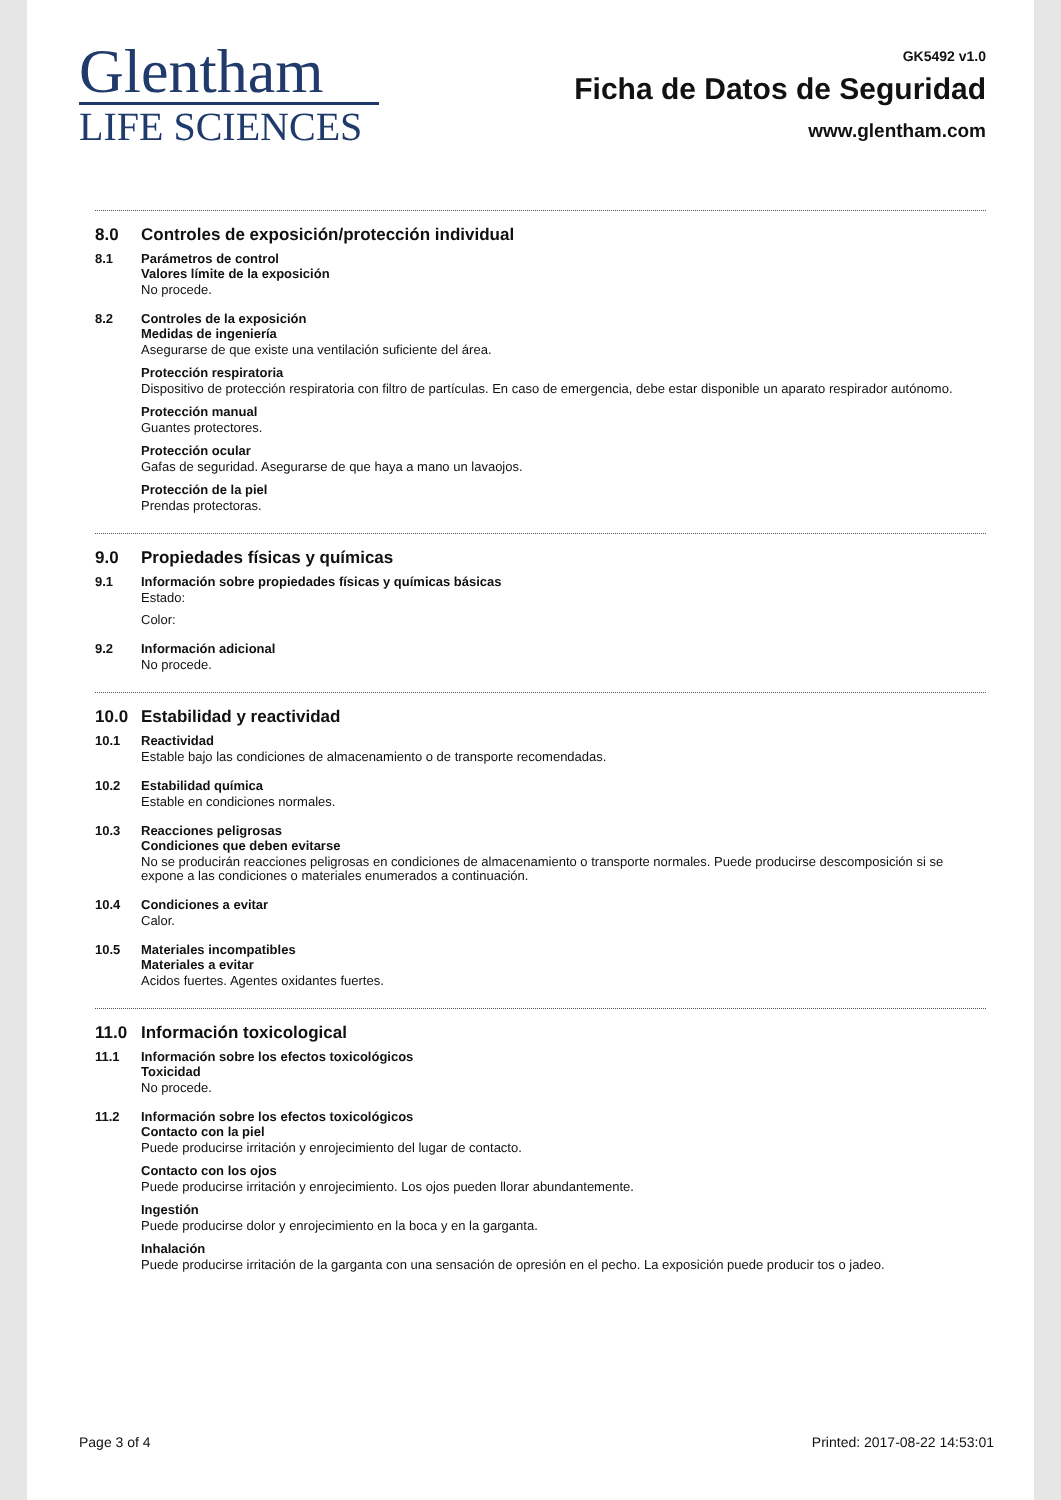Glentham
LIFE SCIENCES
GK5492 v1.0
Ficha de Datos de Seguridad
www.glentham.com
8.0 Controles de exposición/protección individual
8.1 Parámetros de control
Valores límite de la exposición
No procede.
8.2 Controles de la exposición
Medidas de ingeniería
Asegurarse de que existe una ventilación suficiente del área.
Protección respiratoria
Dispositivo de protección respiratoria con filtro de partículas. En caso de emergencia, debe estar disponible un aparato respirador autónomo.
Protección manual
Guantes protectores.
Protección ocular
Gafas de seguridad. Asegurarse de que haya a mano un lavaojos.
Protección de la piel
Prendas protectoras.
9.0 Propiedades físicas y químicas
9.1 Información sobre propiedades físicas y químicas básicas
Estado:
Color:
9.2 Información adicional
No procede.
10.0 Estabilidad y reactividad
10.1 Reactividad
Estable bajo las condiciones de almacenamiento o de transporte recomendadas.
10.2 Estabilidad química
Estable en condiciones normales.
10.3 Reacciones peligrosas
Condiciones que deben evitarse
No se producirán reacciones peligrosas en condiciones de almacenamiento o transporte normales. Puede producirse descomposición si se expone a las condiciones o materiales enumerados a continuación.
10.4 Condiciones a evitar
Calor.
10.5 Materiales incompatibles
Materiales a evitar
Acidos fuertes. Agentes oxidantes fuertes.
11.0 Información toxicological
11.1 Información sobre los efectos toxicológicos
Toxicidad
No procede.
11.2 Información sobre los efectos toxicológicos
Contacto con la piel
Puede producirse irritación y enrojecimiento del lugar de contacto.
Contacto con los ojos
Puede producirse irritación y enrojecimiento. Los ojos pueden llorar abundantemente.
Ingestión
Puede producirse dolor y enrojecimiento en la boca y en la garganta.
Inhalación
Puede producirse irritación de la garganta con una sensación de opresión en el pecho. La exposición puede producir tos o jadeo.
Page 3 of 4 Printed: 2017-08-22 14:53:01